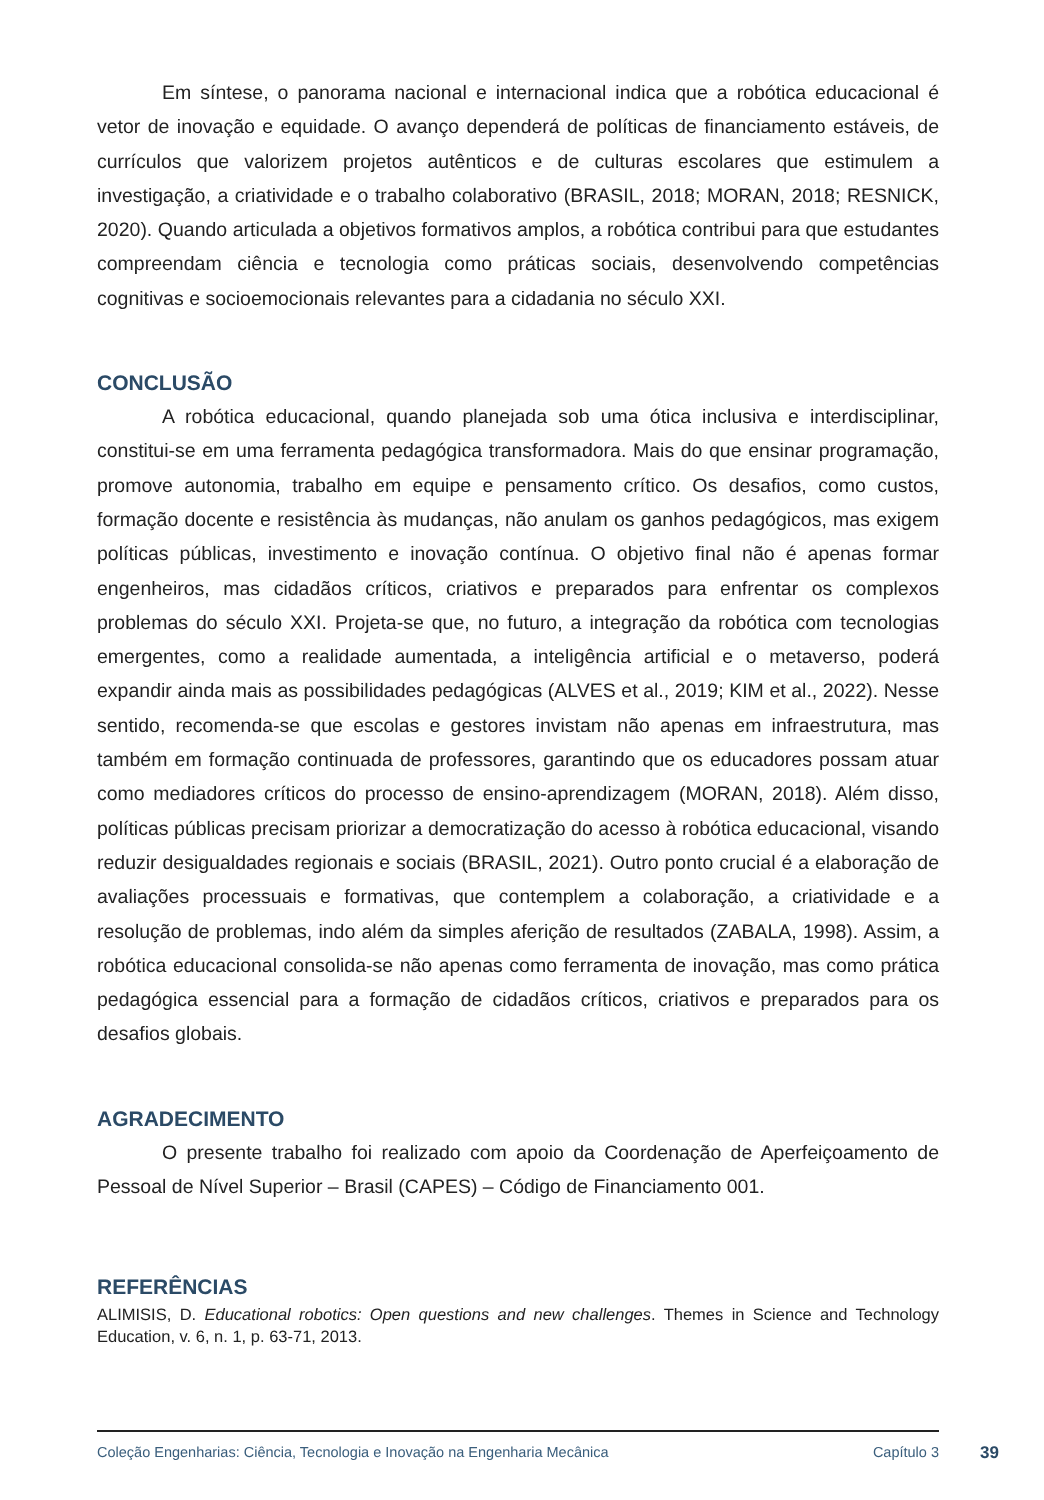Em síntese, o panorama nacional e internacional indica que a robótica educacional é vetor de inovação e equidade. O avanço dependerá de políticas de financiamento estáveis, de currículos que valorizem projetos autênticos e de culturas escolares que estimulem a investigação, a criatividade e o trabalho colaborativo (BRASIL, 2018; MORAN, 2018; RESNICK, 2020). Quando articulada a objetivos formativos amplos, a robótica contribui para que estudantes compreendam ciência e tecnologia como práticas sociais, desenvolvendo competências cognitivas e socioemocionais relevantes para a cidadania no século XXI.
CONCLUSÃO
A robótica educacional, quando planejada sob uma ótica inclusiva e interdisciplinar, constitui-se em uma ferramenta pedagógica transformadora. Mais do que ensinar programação, promove autonomia, trabalho em equipe e pensamento crítico. Os desafios, como custos, formação docente e resistência às mudanças, não anulam os ganhos pedagógicos, mas exigem políticas públicas, investimento e inovação contínua. O objetivo final não é apenas formar engenheiros, mas cidadãos críticos, criativos e preparados para enfrentar os complexos problemas do século XXI. Projeta-se que, no futuro, a integração da robótica com tecnologias emergentes, como a realidade aumentada, a inteligência artificial e o metaverso, poderá expandir ainda mais as possibilidades pedagógicas (ALVES et al., 2019; KIM et al., 2022). Nesse sentido, recomenda-se que escolas e gestores invistam não apenas em infraestrutura, mas também em formação continuada de professores, garantindo que os educadores possam atuar como mediadores críticos do processo de ensino-aprendizagem (MORAN, 2018). Além disso, políticas públicas precisam priorizar a democratização do acesso à robótica educacional, visando reduzir desigualdades regionais e sociais (BRASIL, 2021). Outro ponto crucial é a elaboração de avaliações processuais e formativas, que contemplem a colaboração, a criatividade e a resolução de problemas, indo além da simples aferição de resultados (ZABALA, 1998). Assim, a robótica educacional consolida-se não apenas como ferramenta de inovação, mas como prática pedagógica essencial para a formação de cidadãos críticos, criativos e preparados para os desafios globais.
AGRADECIMENTO
O presente trabalho foi realizado com apoio da Coordenação de Aperfeiçoamento de Pessoal de Nível Superior – Brasil (CAPES) – Código de Financiamento 001.
REFERÊNCIAS
ALIMISIS, D. Educational robotics: Open questions and new challenges. Themes in Science and Technology Education, v. 6, n. 1, p. 63-71, 2013.
Coleção Engenharias: Ciência, Tecnologia e Inovação na Engenharia Mecânica Capítulo 3
39